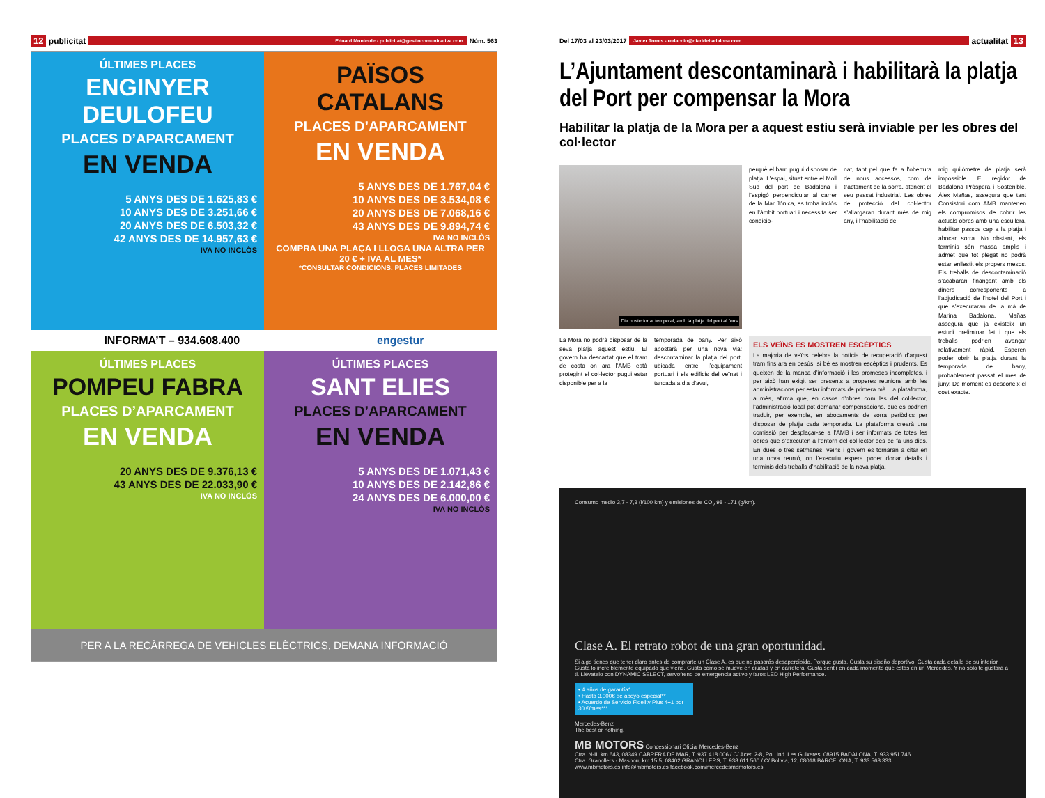12 publicitat Eduard Monterde - publicitat@gestiocomunicativa.com Núm. 563
ÚLTIMES PLACES
ENGINYER DEULOFEU
PLACES D’APARCAMENT
EN VENDA
5 ANYS DES DE 1.625,83 €
10 ANYS DES DE 3.251,66 €
20 ANYS DES DE 6.503,32 €
42 ANYS DES DE 14.957,63 €
IVA NO INCLÒS
PAÏSOS CATALANS
PLACES D’APARCAMENT
EN VENDA
5 ANYS DES DE 1.767,04 €
10 ANYS DES DE 3.534,08 €
20 ANYS DES DE 7.068,16 €
43 ANYS DES DE 9.894,74 €
IVA NO INCLÒS
COMPRA UNA PLAÇA I LLOGA UNA ALTRA PER 20 € + IVA AL MES*
*CONSULTAR CONDICIONS. PLACES LIMITADES
INFORMA’T – 934.608.400 engestur
ÚLTIMES PLACES
POMPEU FABRA
PLACES D’APARCAMENT
EN VENDA
20 ANYS DES DE 9.376,13 €
43 ANYS DES DE 22.033,90 €
IVA NO INCLÒS
ÚLTIMES PLACES
SANT ELIES
PLACES D’APARCAMENT
EN VENDA
5 ANYS DES DE 1.071,43 €
10 ANYS DES DE 2.142,86 €
24 ANYS DES DE 6.000,00 €
IVA NO INCLÒS
PER A LA RECÀRREGA DE VEHICLES ELÈCTRICS, DEMANA INFORMACIÓ
Del 17/03 al 23/03/2017 Javier Torres - redaccio@diaridebadalona.com actualitat 13
L’Ajuntament descontaminarà i habilitarà la platja del Port per compensar la Mora
Habilitar la platja de la Mora per a aquest estiu serà inviable per les obres del col·lector
Dia posterior al temporal, amb la platja del port al fons
perquè el barri pugui disposar de platja. L’espai, situat entre el Moll Sud del port de Badalona i l’espigó perpendicular al carrer de la Mar Jònica, es troba inclòs en l’àmbit portuari i necessita ser condicio-
nat, tant pel que fa a l’obertura de nous accessos, com de tractament de la sorra, atenent el seu passat industrial. Les obres de protecció del col·lector s’allargaran durant més de mig any, i l’habilitació del
mig quilòmetre de platja serà impossible. El regidor de Badalona Pròspera i Sostenible, Àlex Mañas, assegura que tant Consistori com AMB mantenen els compromisos de cobrir les actuals obres amb una escullera, habilitar passos cap a la platja i abocar sorra. No obstant, els terminis són massa amplis i admet que tot plegat no podrà estar enllestit els propers mesos. Els treballs de descontaminació s’acabaran finançant amb els diners corresponents a l’adjudicació de l’hotel del Port i que s’executaran de la mà de Marina Badalona. Mañas assegura que ja existeix un estudi preliminar fet i que els treballs podrien avançar relativament ràpid. Esperen poder obrir la platja durant la temporada de bany, probablement passat el mes de juny. De moment es desconeix el cost exacte.
La Mora no podrà disposar de la seva platja aquest estiu. El govern ha descartat que el tram de costa on ara l’AMB està protegint el col·lector pugui estar disponible per a la
temporada de bany. Per això apostarà per una nova via: descontaminar la platja del port, ubicada entre l’equipament portuari i els edificis del veïnat i tancada a dia d’avui,
ELS VEÏNS ES MOSTREN ESCÈPTICS
La majoria de veïns celebra la notícia de recuperació d’aquest tram fins ara en desús, si bé es mostren escèptics i prudents. Es queixen de la manca d’informació i les promeses incompletes, i per això han exigit ser presents a properes reunions amb les administracions per estar informats de primera mà. La plataforma, a més, afirma que, en casos d’obres com les del col·lector, l’administració local pot demanar compensacions, que es podrien traduir, per exemple, en abocaments de sorra periòdics per disposar de platja cada temporada. La plataforma crearà una comissió per desplaçar-se a l’AMB i ser informats de totes les obres que s’executen a l’entorn del col·lector des de fa uns dies. En dues o tres setmanes, veïns i govern es tornaran a citar en una nova reunió, on l’executiu espera poder donar detalls i terminis dels treballs d’habilitació de la nova platja.
Consumo medio 3,7 - 7,3 (l/100 km) y emisiones de CO<sub>2</sub> 98 - 171 (g/km).
Clase A. El retrato robot de una gran oportunidad.
Si algo tienes que tener claro antes de comprarte un Clase A, es que no pasarás desapercibido. Porque gusta. Gusta su diseño deportivo. Gusta cada detalle de su interior. Gusta lo increíblemente equipado que viene. Gusta cómo se mueve en ciudad y en carretera. Gusta sentir en cada momento que estás en un Mercedes. Y no sólo te gustará a ti. Llévatelo con DYNAMIC SELECT, servofreno de emergencia activo y faros LED High Performance.
• 4 años de garantía*
• Hasta 3.000€ de apoyo especial**
• Acuerdo de Servicio Fidelity Plus 4+1 por 30 €/mes***
Mercedes-Benz
The best or nothing.
MB MOTORS Concessionari Oficial Mercedes-Benz
Ctra. N-II, km 643, 08349 CABRERA DE MAR, T. 937 418 006 / C/ Acer, 2-8, Pol. Ind. Les Guixeres, 08915 BADALONA, T. 933 951 746
Ctra. Granollers - Masnou, km 15.5, 08402 GRANOLLERS, T. 938 611 560 / C/ Bolivia, 12, 08018 BARCELONA, T. 933 568 333
www.mbmotors.es info@mbmotors.es facebook.com/mercedesmbmotors.es